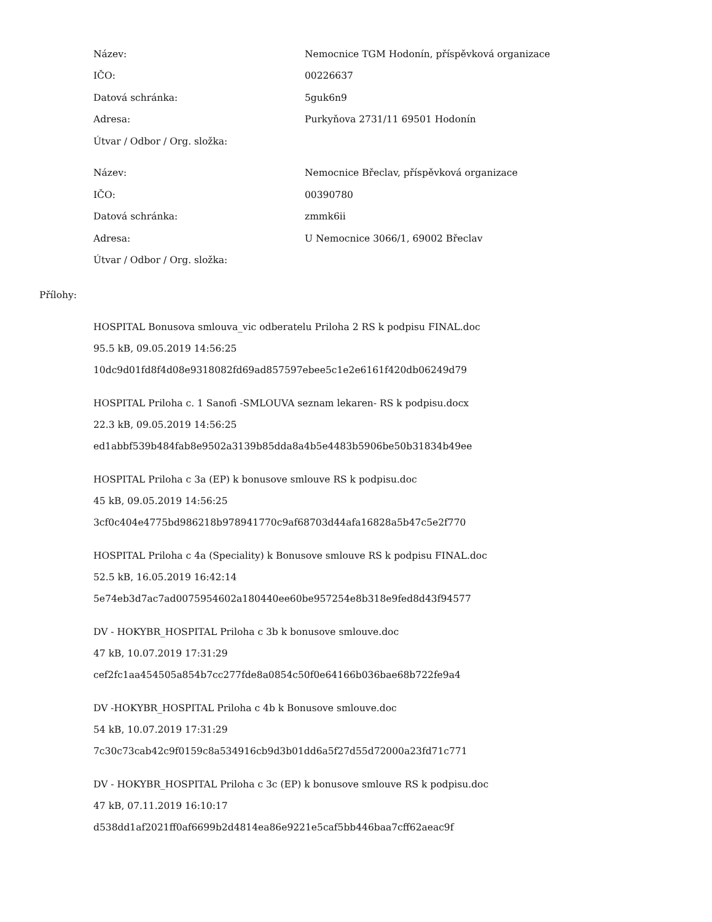| Název: | Nemocnice TGM Hodonín, příspěvková organizace |
| IČO: | 00226637 |
| Datová schránka: | 5guk6n9 |
| Adresa: | Purkyňova 2731/11 69501 Hodonín |
| Útvar / Odbor / Org. složka: | |
| Název: | Nemocnice Břeclav, příspěvková organizace |
| IČO: | 00390780 |
| Datová schránka: | zmmk6ii |
| Adresa: | U Nemocnice 3066/1, 69002 Břeclav |
| Útvar / Odbor / Org. složka: | |
Přílohy:
HOSPITAL Bonusova smlouva_vic odberatelu Priloha 2 RS k podpisu FINAL.doc
95.5 kB, 09.05.2019 14:56:25
10dc9d01fd8f4d08e9318082fd69ad857597ebee5c1e2e6161f420db06249d79
HOSPITAL Priloha c. 1 Sanofi -SMLOUVA seznam lekaren- RS k podpisu.docx
22.3 kB, 09.05.2019 14:56:25
ed1abbf539b484fab8e9502a3139b85dda8a4b5e4483b5906be50b31834b49ee
HOSPITAL Priloha c 3a (EP) k bonusove smlouve RS k podpisu.doc
45 kB, 09.05.2019 14:56:25
3cf0c404e4775bd986218b978941770c9af68703d44afa16828a5b47c5e2f770
HOSPITAL Priloha c 4a (Speciality) k Bonusove smlouve RS k podpisu FINAL.doc
52.5 kB, 16.05.2019 16:42:14
5e74eb3d7ac7ad0075954602a180440ee60be957254e8b318e9fed8d43f94577
DV - HOKYBR_HOSPITAL Priloha c 3b k bonusove smlouve.doc
47 kB, 10.07.2019 17:31:29
cef2fc1aa454505a854b7cc277fde8a0854c50f0e64166b036bae68b722fe9a4
DV -HOKYBR_HOSPITAL Priloha c 4b k Bonusove smlouve.doc
54 kB, 10.07.2019 17:31:29
7c30c73cab42c9f0159c8a534916cb9d3b01dd6a5f27d55d72000a23fd71c771
DV - HOKYBR_HOSPITAL Priloha c 3c (EP) k bonusove smlouve RS k podpisu.doc
47 kB, 07.11.2019 16:10:17
d538dd1af2021ff0af6699b2d4814ea86e9221e5caf5bb446baa7cff62aeac9f